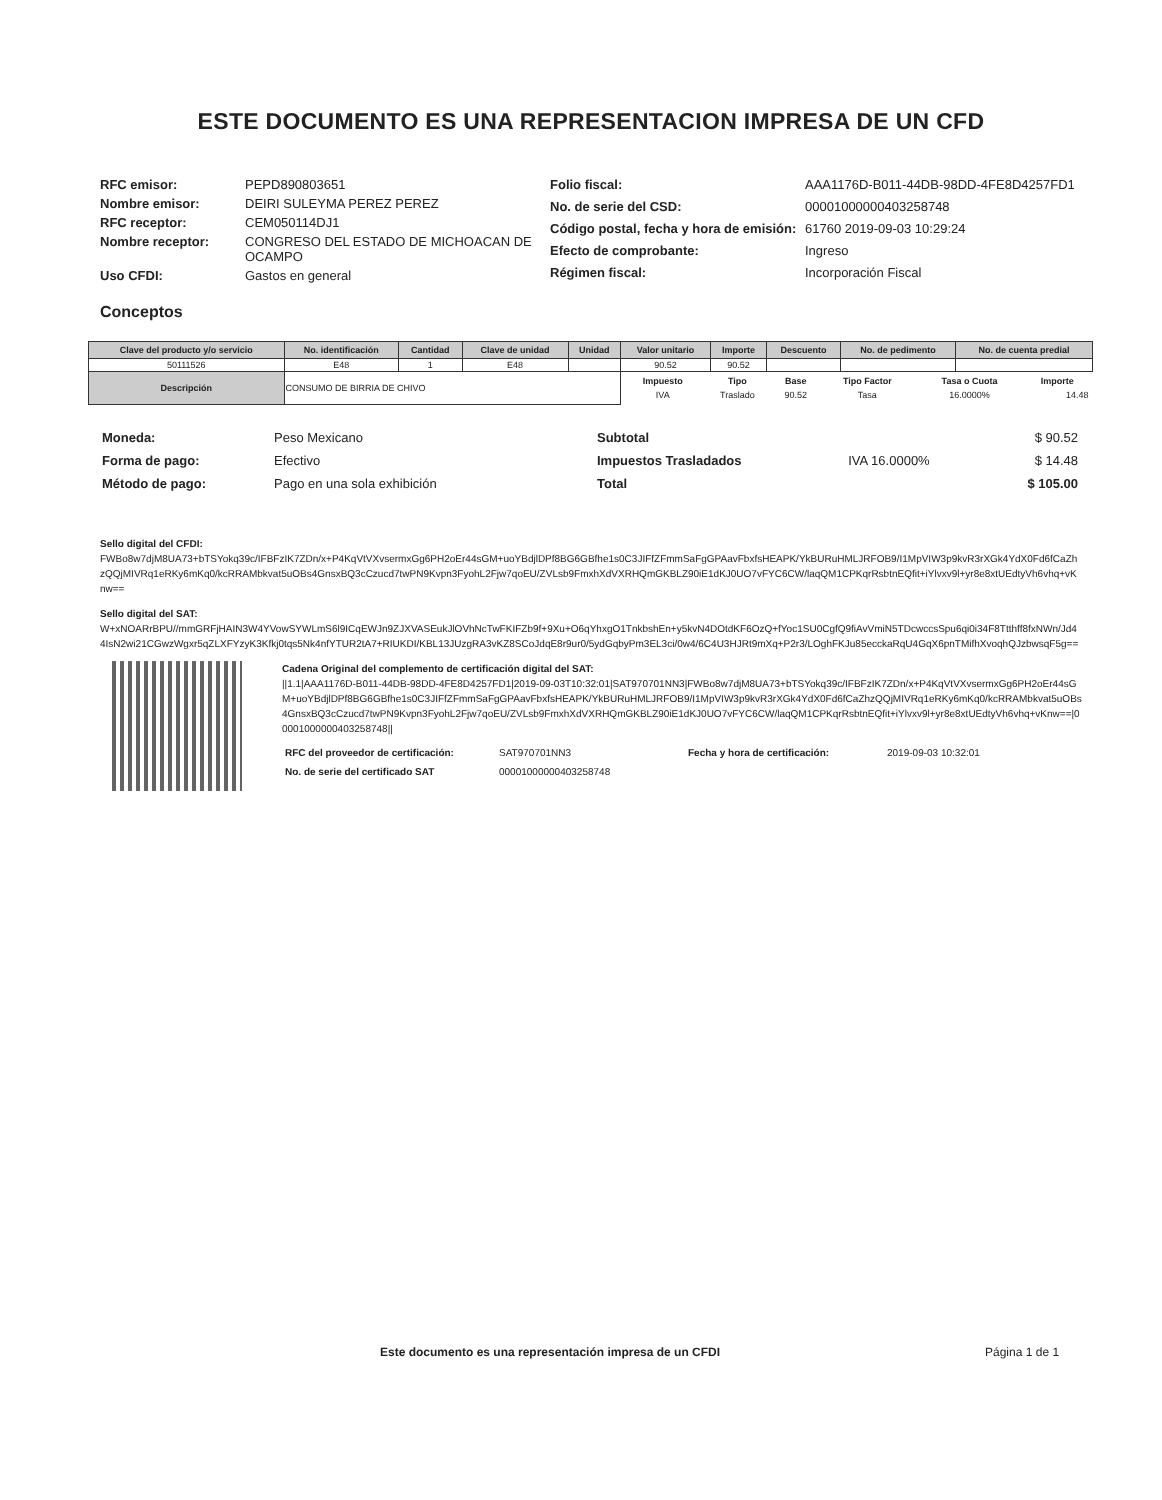ESTE DOCUMENTO ES UNA REPRESENTACION IMPRESA DE UN CFD
| RFC emisor: | PEPD890803651 |
| Nombre emisor: | DEIRI SULEYMA PEREZ PEREZ |
| RFC receptor: | CEM050114DJ1 |
| Nombre receptor: | CONGRESO DEL ESTADO DE MICHOACAN DE OCAMPO |
| Uso CFDI: | Gastos en general |
| Folio fiscal: | AAA1176D-B011-44DB-98DD-4FE8D4257FD1 |
| No. de serie del CSD: | 00001000000403258748 |
| Código postal, fecha y hora de emisión: | 61760 2019-09-03 10:29:24 |
| Efecto de comprobante: | Ingreso |
| Régimen fiscal: | Incorporación Fiscal |
Conceptos
| Clave del producto y/o servicio | No. identificación | Cantidad | Clave de unidad | Unidad | Valor unitario | Importe | Descuento | No. de pedimento | No. de cuenta predial |
| --- | --- | --- | --- | --- | --- | --- | --- | --- | --- |
| 50111526 | E48 | 1 | E48 | | 90.52 | 90.52 | | | |
| Descripción | CONSUMO DE BIRRIA DE CHIVO | | | | / Impuesto / Tipo / Base / Tipo Factor / Tasa o Cuota / Importe / / IVA / Traslado / 90.52 / Tasa / 16.0000% / 14.48 / | | | | |
| Moneda: | Peso Mexicano |
| Forma de pago: | Efectivo |
| Método de pago: | Pago en una sola exhibición |
| Subtotal | | $ 90.52 |
| Impuestos Trasladados | IVA 16.0000% | $ 14.48 |
| Total | | $ 105.00 |
Sello digital del CFDI:
FWBo8w7djM8UA73+bTSYokq39c/IFBFzIK7ZDn/x+P4KqVtVXvsermxGg6PH2oEr44sGM+uoYBdjlDPf8BG6GBfhe1s0C3JIFfZFmmSaFgGPAavFbxfsHEAPK/YkBURuHMLJRFOB9/I1MpVIW3p9kvR3rXGk4YdX0Fd6fCaZhzQQjMIVRq1eRKy6mKq0/kcRRAMbkvat5uOBs4GnsxBQ3cCzucd7twPN9Kvpn3FyohL2Fjw7qoEU/ZVLsb9FmxhXdVXRHQmGKBLZ90iE1dKJ0UO7vFYC6CW/laqQM1CPKqrRsbtnEQfit+iYlvxv9l+yr8e8xtUEdtyVh6vhq+vKnw==
Sello digital del SAT:
W+xNOARrBPU//mmGRFjHAIN3W4YVowSYWLmS6l9ICqEWJn9ZJXVASEukJlOVhNcTwFKIFZb9f+9Xu+O6qYhxgO1TnkbshEn+y5kvN4DOtdKF6OzQ+fYoc1SU0CgfQ9fiAvVmiN5TDcwccsSpu6qi0i34F8Ttthff8fxNWn/Jd44IsN2wi21CGwzWgxr5qZLXFYzyK3Kfkj0tqs5Nk4nfYTUR2tA7+RIUKDI/KBL13JUzgRA3vKZ8SCoJdqE8r9ur0/5ydGqbyPm3EL3ci/0w4/6C4U3HJRt9mXq+P2r3/LOghFKJu85ecckaRqU4GqX6pnTMifhXvoqhQJzbwsqF5g==
Cadena Original del complemento de certificación digital del SAT:
||1.1|AAA1176D-B011-44DB-98DD-4FE8D4257FD1|2019-09-03T10:32:01|SAT970701NN3|FWBo8w7djM8UA73+bTSYokq39c/IFBFzIK7ZDn/x+P4KqVtVXvsermxGg6PH2oEr44sGM+uoYBdjlDPf8BG6GBfhe1s0C3JIFfZFmmSaFgGPAavFbxfsHEAPK/YkBURuHMLJRFOB9/I1MpVIW3p9kvR3rXGk4YdX0Fd6fCaZhzQQjMIVRq1eRKy6mKq0/kcRRAMbkvat5uOBs4GnsxBQ3cCzucd7twPN9Kvpn3FyohL2Fjw7qoEU/ZVLsb9FmxhXdVXRHQmGKBLZ90iE1dKJ0UO7vFYC6CW/laqQM1CPKqrRsbtnEQfit+iYlvxv9l+yr8e8xtUEdtyVh6vhq+vKnw==|00001000000403258748||
| RFC del proveedor de certificación: | SAT970701NN3 | Fecha y hora de certificación: | 2019-09-03 10:32:01 |
| No. de serie del certificado SAT | 00001000000403258748 | | |
Este documento es una representación impresa de un CFDI
Página 1 de 1